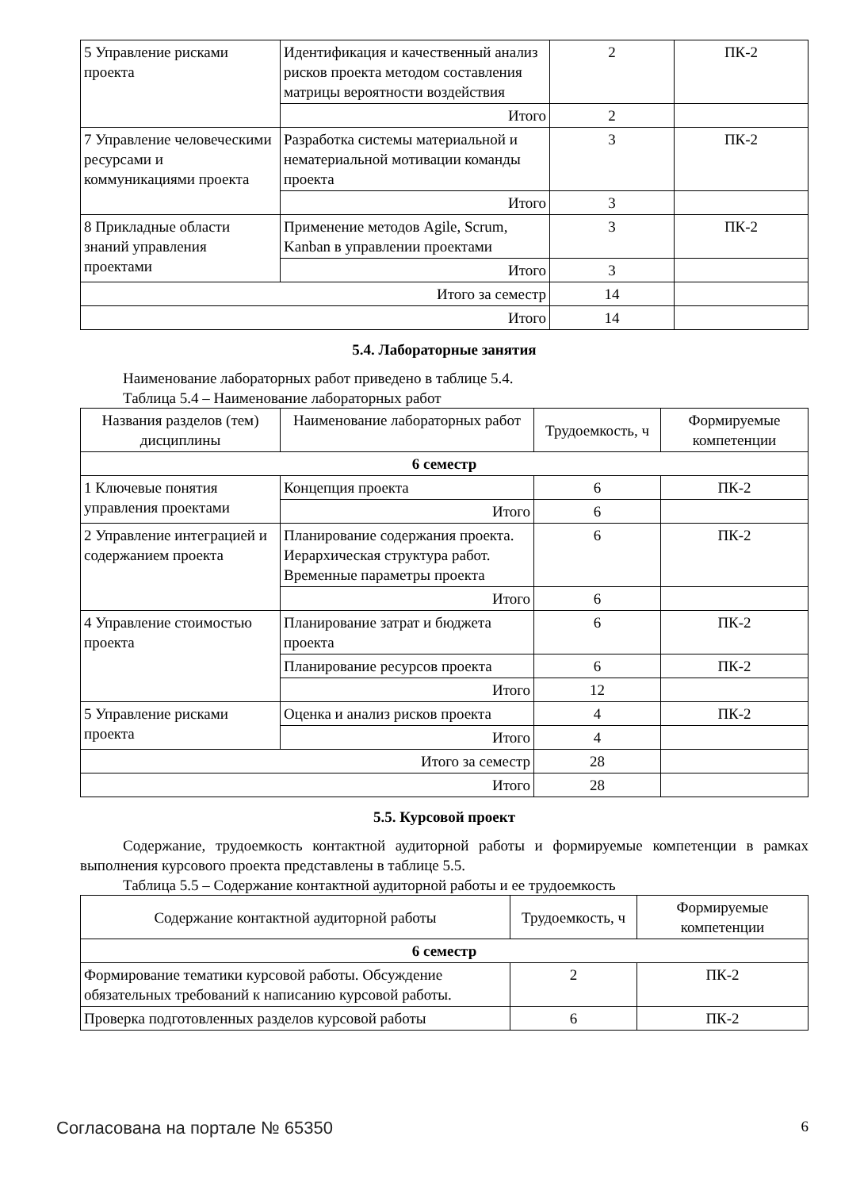| 5 Управление рисками проекта | Идентификация и качественный анализ рисков проекта методом составления матрицы вероятности воздействия | 2 | ПК-2 |
| | Итого | 2 | |
| 7 Управление человеческими ресурсами и коммуникациями проекта | Разработка системы материальной и нематериальной мотивации команды проекта | 3 | ПК-2 |
| | Итого | 3 | |
| 8 Прикладные области знаний управления проектами | Применение методов Agile, Scrum, Kanban в управлении проектами | 3 | ПК-2 |
| | Итого | 3 | |
| Итого за семестр | | 14 | |
| Итого | | 14 | |
5.4. Лабораторные занятия
Наименование лабораторных работ приведено в таблице 5.4.
Таблица 5.4 – Наименование лабораторных работ
| Названия разделов (тем) дисциплины | Наименование лабораторных работ | Трудоемкость, ч | Формируемые компетенции |
| --- | --- | --- | --- |
| 6 семестр | | | |
| 1 Ключевые понятия управления проектами | Концепция проекта | 6 | ПК-2 |
| | Итого | 6 | |
| 2 Управление интеграцией и содержанием проекта | Планирование содержания проекта. Иерархическая структура работ. Временные параметры проекта | 6 | ПК-2 |
| | Итого | 6 | |
| 4 Управление стоимостью проекта | Планирование затрат и бюджета проекта | 6 | ПК-2 |
| | Планирование ресурсов проекта | 6 | ПК-2 |
| | Итого | 12 | |
| 5 Управление рисками проекта | Оценка и анализ рисков проекта | 4 | ПК-2 |
| | Итого | 4 | |
| Итого за семестр | | 28 | |
| Итого | | 28 | |
5.5. Курсовой проект
Содержание, трудоемкость контактной аудиторной работы и формируемые компетенции в рамках выполнения курсового проекта представлены в таблице 5.5.
Таблица 5.5 – Содержание контактной аудиторной работы и ее трудоемкость
| Содержание контактной аудиторной работы | Трудоемкость, ч | Формируемые компетенции |
| --- | --- | --- |
| 6 семестр | | |
| Формирование тематики курсовой работы. Обсуждение обязательных требований к написанию курсовой работы. | 2 | ПК-2 |
| Проверка подготовленных разделов курсовой работы | 6 | ПК-2 |
Согласована на портале № 65350 6